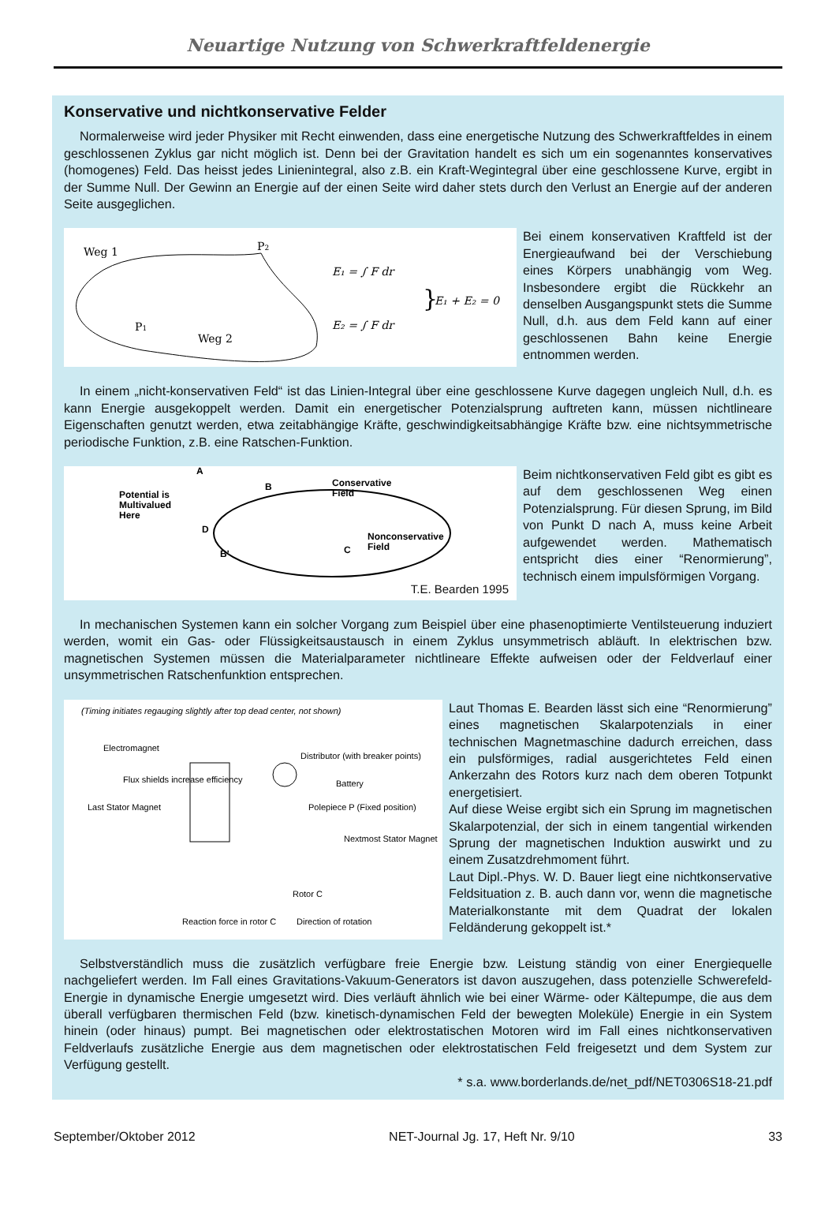Neuartige Nutzung von Schwerkraftfeldenergie
Konservative und nichtkonservative Felder
Normalerweise wird jeder Physiker mit Recht einwenden, dass eine energetische Nutzung des Schwerkraftfeldes in einem geschlossenen Zyklus gar nicht möglich ist. Denn bei der Gravitation handelt es sich um ein sogenanntes konservatives (homogenes) Feld. Das heisst jedes Linienintegral, also z.B. ein Kraft-Wegintegral über eine geschlossene Kurve, ergibt in der Summe Null. Der Gewinn an Energie auf der einen Seite wird daher stets durch den Verlust an Energie auf der anderen Seite ausgeglichen.
Weg 1
P2
P1
Weg 2
E₁ = ∫ F dr
E₂ = ∫ F dr
}
E₁ + E₂ = 0
Bei einem konservativen Kraftfeld ist der Energieaufwand bei der Verschiebung eines Körpers unabhängig vom Weg. Insbesondere ergibt die Rückkehr an denselben Ausgangspunkt stets die Summe Null, d.h. aus dem Feld kann auf einer geschlossenen Bahn keine Energie entnommen werden.
In einem „nicht-konservativen Feld“ ist das Linien-Integral über eine geschlossene Kurve dagegen ungleich Null, d.h. es kann Energie ausgekoppelt werden. Damit ein energetischer Potenzialsprung auftreten kann, müssen nichtlineare Eigenschaften genutzt werden, etwa zeitabhängige Kräfte, geschwindigkeitsabhängige Kräfte bzw. eine nichtsymmetrische periodische Funktion, z.B. eine Ratschen-Funktion.
Potential is
Multivalued
Here
A
B
D
C
B'
Conservative
Field
Nonconservative
Field
T.E. Bearden 1995
Beim nichtkonservativen Feld gibt es gibt es auf dem geschlossenen Weg einen Potenzialsprung. Für diesen Sprung, im Bild von Punkt D nach A, muss keine Arbeit aufgewendet werden. Mathematisch entspricht dies einer “Renormierung”, technisch einem impulsförmigen Vorgang.
In mechanischen Systemen kann ein solcher Vorgang zum Beispiel über eine phasenoptimierte Ventilsteuerung induziert werden, womit ein Gas- oder Flüssigkeitsaustausch in einem Zyklus unsymmetrisch abläuft. In elektrischen bzw. magnetischen Systemen müssen die Materialparameter nichtlineare Effekte aufweisen oder der Feldverlauf einer unsymmetrischen Ratschenfunktion entsprechen.
(Timing initiates regauging slightly after top dead center, not shown)
Electromagnet
Distributor (with breaker points)
Battery
Flux shields increase efficiency
Last Stator Magnet
Polepiece P (Fixed position)
Nextmost Stator Magnet
Rotor C
Direction of rotation
Reaction force in rotor C
Laut Thomas E. Bearden lässt sich eine “Renormierung” eines magnetischen Skalarpotenzials in einer technischen Magnetmaschine dadurch erreichen, dass ein pulsförmiges, radial ausgerichtetes Feld einen Ankerzahn des Rotors kurz nach dem oberen Totpunkt energetisiert.
Auf diese Weise ergibt sich ein Sprung im magnetischen Skalarpotenzial, der sich in einem tangential wirkenden Sprung der magnetischen Induktion auswirkt und zu einem Zusatzdrehmoment führt.
Laut Dipl.-Phys. W. D. Bauer liegt eine nichtkonservative Feldsituation z. B. auch dann vor, wenn die magnetische Materialkonstante mit dem Quadrat der lokalen Feldänderung gekoppelt ist.*
Selbstverständlich muss die zusätzlich verfügbare freie Energie bzw. Leistung ständig von einer Energiequelle nachgeliefert werden. Im Fall eines Gravitations-Vakuum-Generators ist davon auszugehen, dass potenzielle Schwerefeld-Energie in dynamische Energie umgesetzt wird. Dies verläuft ähnlich wie bei einer Wärme- oder Kältepumpe, die aus dem überall verfügbaren thermischen Feld (bzw. kinetisch-dynamischen Feld der bewegten Moleküle) Energie in ein System hinein (oder hinaus) pumpt. Bei magnetischen oder elektrostatischen Motoren wird im Fall eines nichtkonservativen Feldverlaufs zusätzliche Energie aus dem magnetischen oder elektrostatischen Feld freigesetzt und dem System zur Verfügung gestellt.
* s.a. www.borderlands.de/net_pdf/NET0306S18-21.pdf
September/Oktober 2012 NET-Journal Jg. 17, Heft Nr. 9/10 33